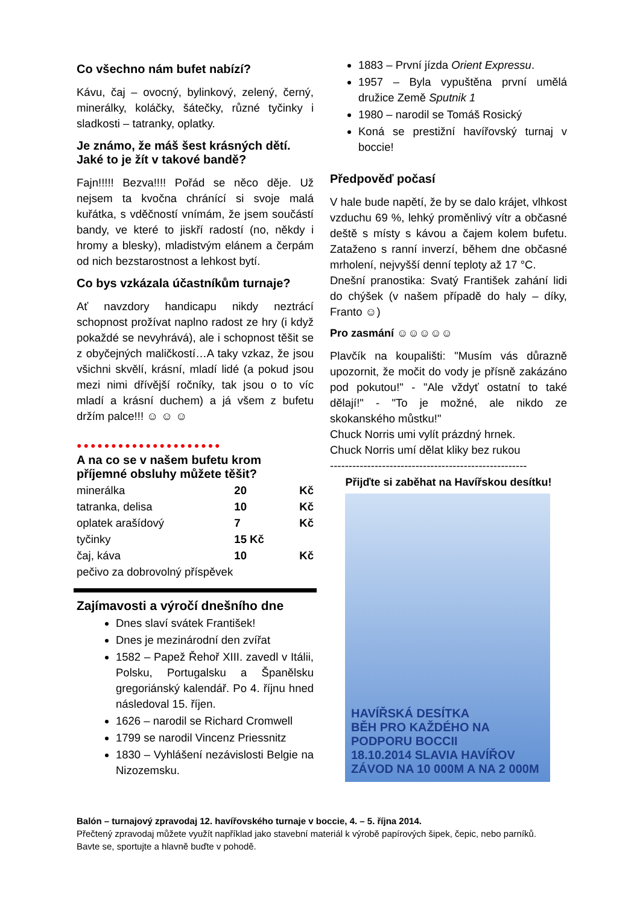Co všechno nám bufet nabízí?
Kávu, čaj – ovocný, bylinkový, zelený, černý, minerálky, koláčky, šátečky, různé tyčinky i sladkosti – tatranky, oplatky.
Je známo, že máš šest krásných dětí. Jaké to je žít v takové bandě?
Fajn!!!!! Bezva!!!! Pořád se něco děje. Už nejsem ta kvočna chránící si svoje malá kuřátka, s vděčností vnímám, že jsem součástí bandy, ve které to jiskří radostí (no, někdy i hromy a blesky), mladistvým elánem a čerpám od nich bezstarostnost a lehkost bytí.
Co bys vzkázala účastníkům turnaje?
Ať navzdory handicapu nikdy neztrácí schopnost prožívat naplno radost ze hry (i když pokaždé se nevyhrává), ale i schopnost těšit se z obyčejných maličkostí…A taky vzkaz, že jsou všichni skvělí, krásní, mladí lidé (a pokud jsou mezi nimi dřívější ročníky, tak jsou o to víc mladí a krásní duchem) a já všem z bufetu držím palce!!! ☺ ☺ ☺
●●●●●●●●●●●●●●●●●●●●●
A na co se v našem bufetu krom příjemné obsluhy můžete těšit?
| minerálka | 20 | Kč |
| tatranka, delisa | 10 | Kč |
| oplatek arašídový | 7 | Kč |
| tyčinky | 15 Kč | |
| čaj, káva | 10 | Kč |
| pečivo za dobrovolný příspěvek | | |
Zajímavosti a výročí dnešního dne
Dnes slaví svátek František!
Dnes je mezinárodní den zvířat
1582 – Papež Řehoř XIII. zavedl v Itálii, Polsku, Portugalsku a Španělsku gregoriánský kalendář. Po 4. říjnu hned následoval 15. říjen.
1626 – narodil se Richard Cromwell
1799 se narodil Vincenz Priessnitz
1830 – Vyhlášení nezávislosti Belgie na Nizozemsku.
1883 – První jízda Orient Expressu.
1957 – Byla vypuštěna první umělá družice Země Sputnik 1
1980 – narodil se Tomáš Rosický
Koná se prestižní havířovský turnaj v boccie!
Předpověď počasí
V hale bude napětí, že by se dalo krájet, vlhkost vzduchu 69 %, lehký proměnlivý vítr a občasné deště s místy s kávou a čajem kolem bufetu. Zataženo s ranní inverzí, během dne občasné mrholení, nejvyšší denní teploty až 17 °C.
Dnešní pranostika: Svatý František zahání lidi do chýšek (v našem případě do haly – díky, Franto ☺)
Pro zasmání ☺☺☺☺☺
Plavčík na koupališti: "Musím vás důrazně upozornit, že močit do vody je přísně zakázáno pod pokutou!" - "Ale vždyť ostatní to také dělají!" - "To je možné, ale nikdo ze skokanského můstku!"
Chuck Norris umi vylít prázdný hrnek.
Chuck Norris umí dělat kliky bez rukou
-----------------------------------------------------
Přijďte si zaběhat na Havířskou desítku!
HAVÍŘSKÁ DESÍTKA
BĚH PRO KAŽDÉHO NA PODPORU BOCCII
18.10.2014 SLAVIA HAVÍŘOV
ZÁVOD NA 10 000M A NA 2 000M
Balón – turnajový zpravodaj 12. havířovského turnaje v boccie, 4. – 5. října 2014.
Přečtený zpravodaj můžete využít například jako stavební materiál k výrobě papírových šipek, čepic, nebo parníků. Bavte se, sportujte a hlavně buďte v pohodě.